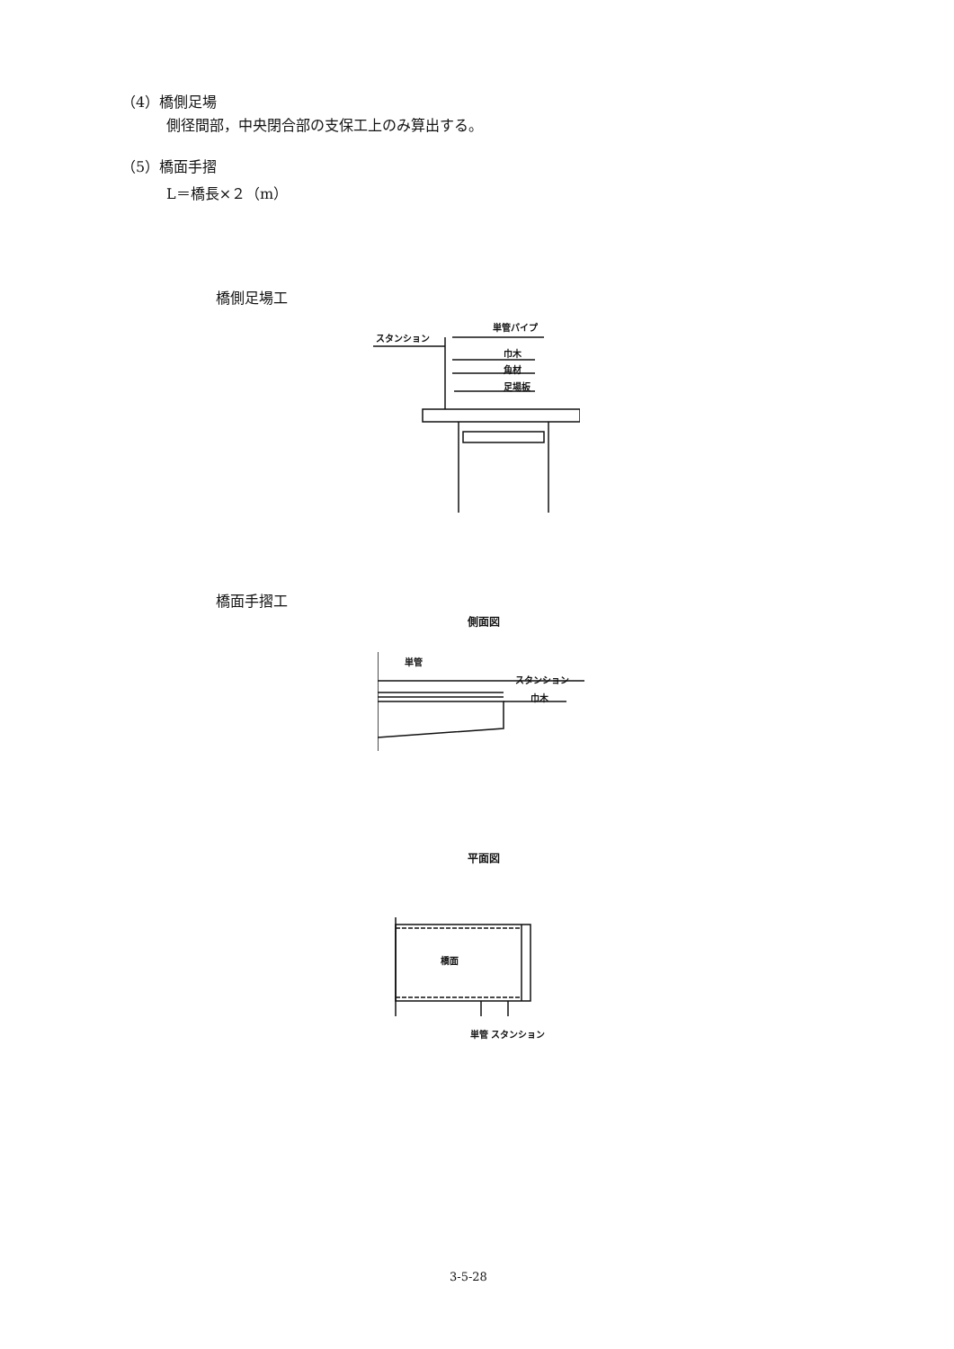（4）橋側足場
側径間部，中央閉合部の支保工上のみ算出する。
（5）橋面手摺
L＝橋長×２（m）
橋側足場工
スタンション
単管パイプ
巾木
角材
足場板
橋面手摺工
側面図
単管
スタンション
巾木
平面図
橋面
単管 スタンション
3-5-28